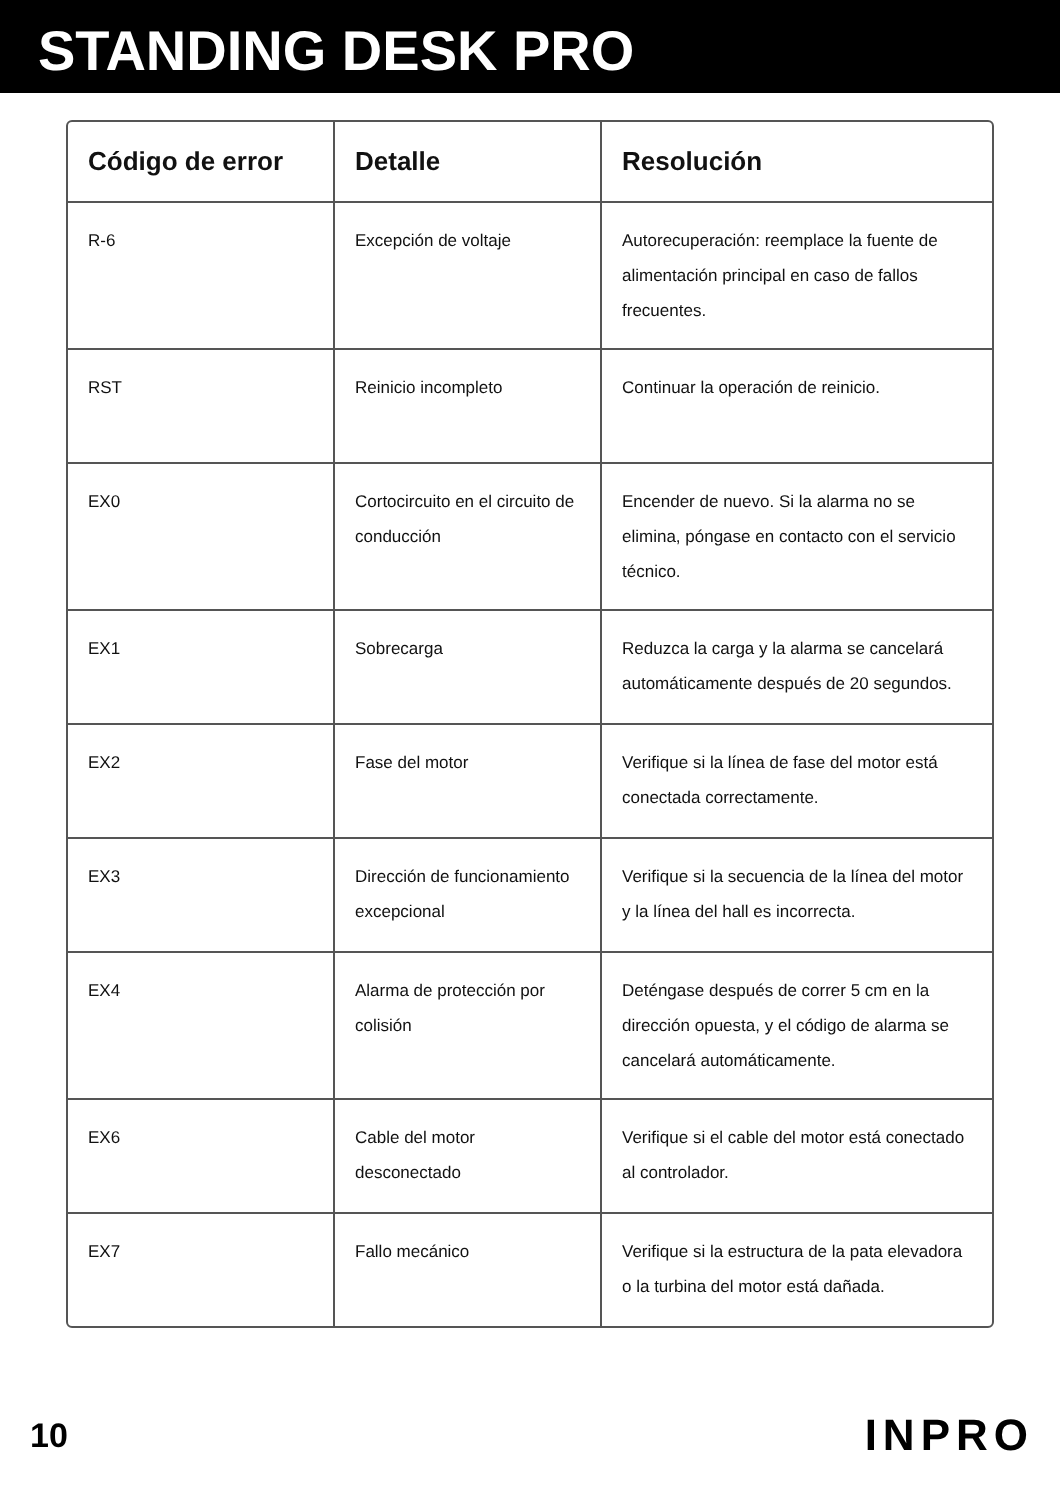STANDING DESK PRO
| Código de error | Detalle | Resolución |
| --- | --- | --- |
| R-6 | Excepción de voltaje | Autorecuperación: reemplace la fuente de alimentación principal en caso de fallos frecuentes. |
| RST | Reinicio incompleto | Continuar la operación de reinicio. |
| EX0 | Cortocircuito en el circuito de conducción | Encender de nuevo. Si la alarma no se elimina, póngase en contacto con el servicio técnico. |
| EX1 | Sobrecarga | Reduzca la carga y la alarma se cancelará automáticamente después de 20 segundos. |
| EX2 | Fase del motor | Verifique si la línea de fase del motor está conectada correctamente. |
| EX3 | Dirección de funcionamiento excepcional | Verifique si la secuencia de la línea del motor y la línea del hall es incorrecta. |
| EX4 | Alarma de protección por colisión | Deténgase después de correr 5 cm en la dirección opuesta, y el código de alarma se cancelará automáticamente. |
| EX6 | Cable del motor desconectado | Verifique si el cable del motor está conectado al controlador. |
| EX7 | Fallo mecánico | Verifique si la estructura de la pata elevadora o la turbina del motor está dañada. |
10 INPRO